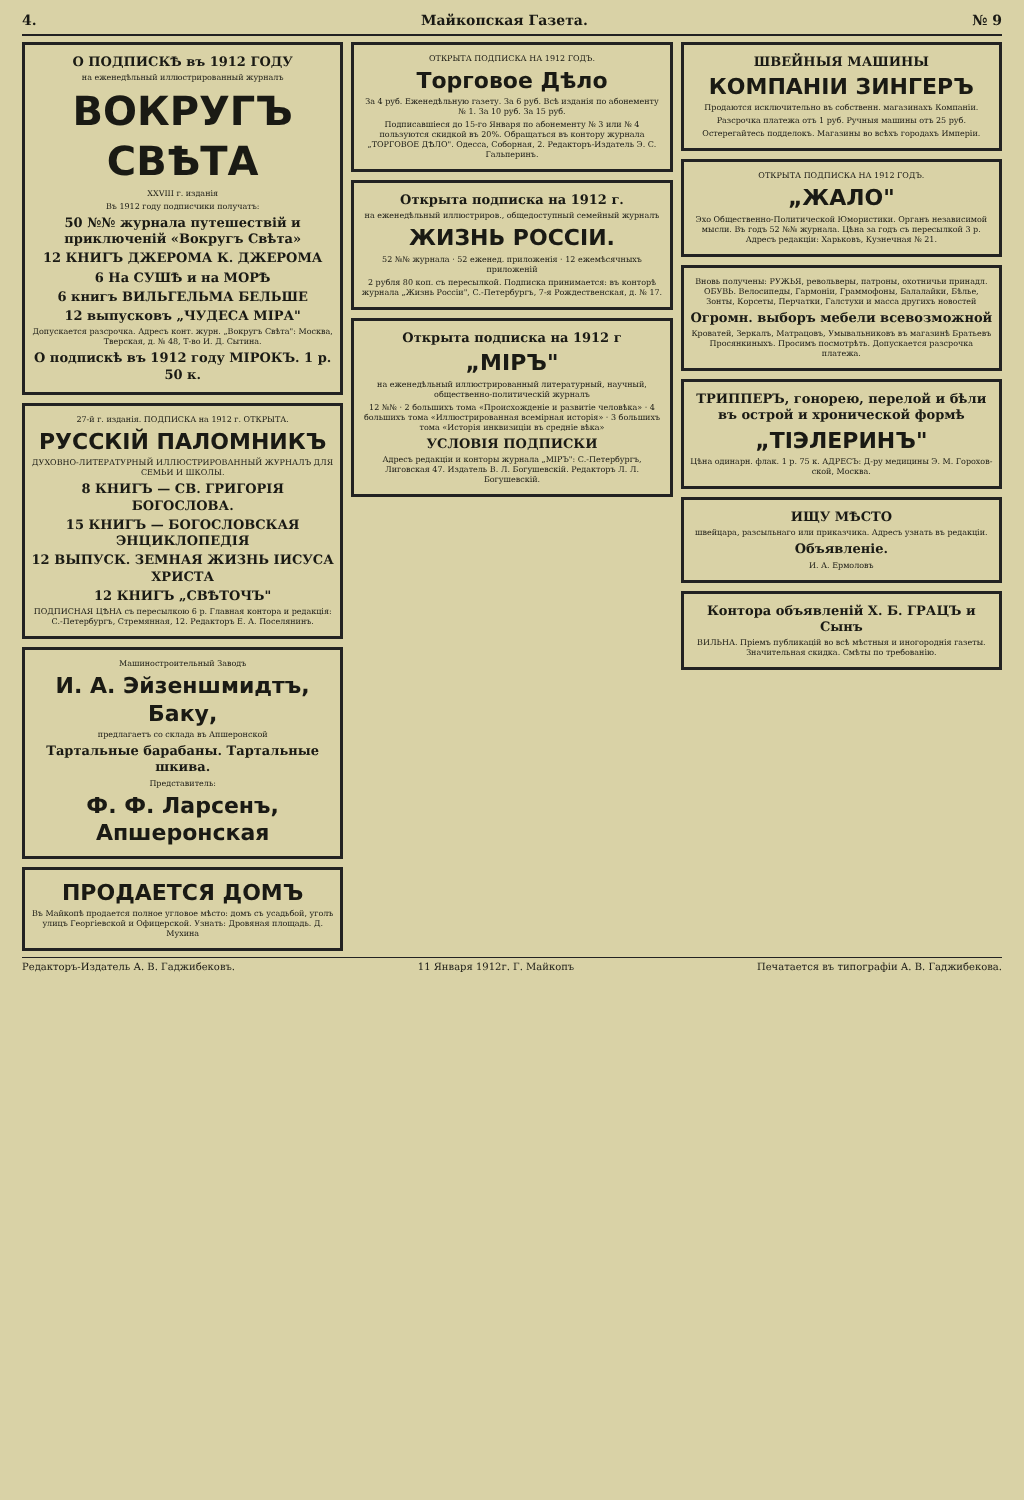4. Майкопская Газета. № 9
О ПОДПИСКѢ въ 1912 ГОДУ
на еженедѣльный иллюстрированный журналъ
ВОКРУГЪ СВѢТА
XXVIII г. изданія
Въ 1912 году подписчики получатъ:
50 №№ журнала путешествій и приключеній «Вокругъ Свѣта»
12 КНИГЪ ДЖЕРОМА К. ДЖЕРОМА
6 На СУШѢ и на МОРѢ
6 книгъ ВИЛЬГЕЛЬМА БЕЛЬШЕ
12 выпусковъ „ЧУДЕСА МІРА"
Допускается разсрочка. Адресъ конт. журн. „Вокругъ Свѣта": Москва, Тверская, д. № 48, Т-во И. Д. Сытина.
О подпискѣ въ 1912 году МІРОКЪ. 1 р. 50 к.
27-й г. изданія. ПОДПИСКА на 1912 г. ОТКРЫТА.
РУССКІЙ ПАЛОМНИКЪ
ДУХОВНО-ЛИТЕРАТУРНЫЙ ИЛЛЮСТРИРОВАННЫЙ ЖУРНАЛЪ ДЛЯ СЕМЬИ И ШКОЛЫ.
8 КНИГЪ — СВ. ГРИГОРІЯ БОГОСЛОВА.
15 КНИГЪ — БОГОСЛОВСКАЯ ЭНЦИКЛОПЕДІЯ
12 ВЫПУСК. ЗЕМНАЯ ЖИЗНЬ ІИСУСА ХРИСТА
12 КНИГЪ „СВѢТОЧЪ"
ПОДПИСНАЯ ЦѢНА съ пересылкою 6 р. Главная контора и редакція: С.-Петербургъ, Стремянная, 12. Редакторъ Е. А. Поселянинъ.
Машиностроительный Заводъ
И. А. Эйзеншмидтъ, Баку,
предлагаетъ со склада въ Апшеронской
Тартальные барабаны. Тартальные шкива.
Представитель:
Ф. Ф. Ларсенъ, Апшеронская
ПРОДАЕТСЯ ДОМЪ
Въ Майкопѣ продается полное угловое мѣсто: домъ съ усадьбой, уголъ улицъ Георгіевской и Офицерской. Узнать: Дровяная площадь. Д. Мухина
ОТКРЫТА ПОДПИСКА НА 1912 ГОДЪ.
Торговое Дѣло
За 4 руб. Еженедѣльную газету. За 6 руб. Всѣ изданія по абонементу № 1. За 10 руб. За 15 руб.
Подписавшіеся до 15-го Января по абонементу № 3 или № 4 пользуются скидкой въ 20%. Обращаться въ контору журнала „ТОРГОВОЕ ДѢЛО". Одесса, Соборная, 2. Редакторъ-Издатель Э. С. Гальперинъ.
Открыта подписка на 1912 г.
на еженедѣльный иллюстриров., общедоступный семейный журналъ
ЖИЗНЬ РОССІИ.
52 №№ журнала · 52 еженед. приложенія · 12 ежемѣсячныхъ приложеній
2 рубля 80 коп. съ пересылкой. Подписка принимается: въ конторѣ журнала „Жизнь Россіи", С.-Петербургъ, 7-я Рождественская, д. № 17.
Открыта подписка на 1912 г
„МІРЪ"
на еженедѣльный иллюстрированный литературный, научный, общественно-политическій журналъ
12 №№ · 2 большихъ тома «Происхожденіе и развитіе человѣка» · 4 большихъ тома «Иллюстрированная всемірная исторія» · 3 большихъ тома «Исторія инквизиціи въ средніе вѣка»
УСЛОВІЯ ПОДПИСКИ
Адресъ редакціи и конторы журнала „МІРЪ": С.-Петербургъ, Лиговская 47. Издатель В. Л. Богушевскій. Редакторъ Л. Л. Богушевскій.
ШВЕЙНЫЯ МАШИНЫ
КОМПАНІИ ЗИНГЕРЪ
Продаются исключительно въ собственн. магазинахъ Компаніи.
Разсрочка платежа отъ 1 руб. Ручныя машины отъ 25 руб.
Остерегайтесь подделокъ. Магазины во всѣхъ городахъ Имперіи.
ОТКРЫТА ПОДПИСКА НА 1912 ГОДЪ.
„ЖАЛО"
Эхо Общественно-Политической Юмористики. Органъ независимой мысли. Въ годъ 52 №№ журнала. Цѣна за годъ съ пересылкой 3 р. Адресъ редакціи: Харьковъ, Кузнечная № 21.
Вновь получены: РУЖЬЯ, револьверы, патроны, охотничьи принадл. ОБУВЬ. Велосипеды, Гармоніи, Граммофоны, Балалайки, Бѣлье, Зонты, Корсеты, Перчатки, Галстухи и масса другихъ новостей
Огромн. выборъ мебели всевозможной
Кроватей, Зеркалъ, Матрацовъ, Умывальниковъ въ магазинѣ Братьевъ Просянкиныхъ. Просимъ посмотрѣть. Допускается разсрочка платежа.
ТРИППЕРЪ, гонорею, перелой и бѣли въ острой и хронической формѣ
„ТІЭЛЕРИНЪ"
Цѣна одинарн. флак. 1 р. 75 к. АДРЕСЪ: Д-ру медицины Э. М. Горохов­ской, Москва.
ИЩУ МѢСТО
швейцара, разсыльнаго или приказчика. Адресъ узнать въ редакціи.
Объявленіе.
И. А. Ермоловъ
Контора объявленій Х. Б. ГРАЦЪ и Сынъ
ВИЛЬНА. Пріемъ публикацій во всѣ мѣстныя и иногороднія газеты. Значительная скидка. Смѣты по требованію.
Редакторъ-Издатель А. В. Гаджибековъ. 11 Января 1912г. Г. Майкопъ Печатается въ типографіи А. В. Гаджибекова.